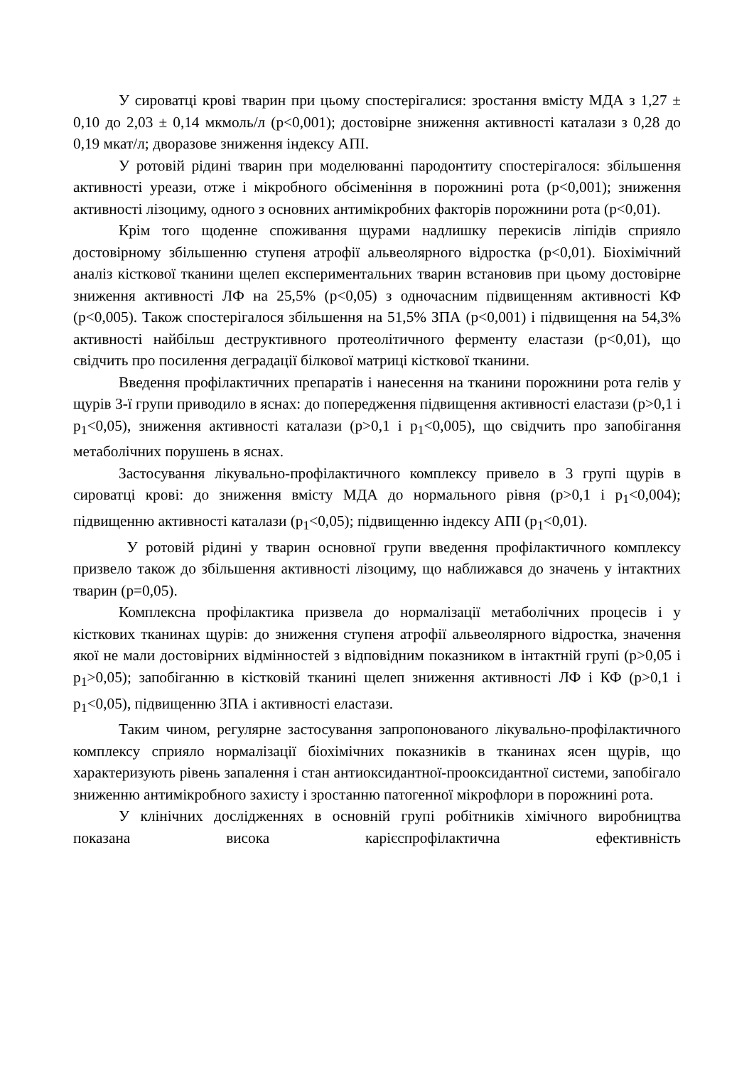У сироватці крові тварин при цьому спостерігалися: зростання вмісту МДА з 1,27 ± 0,10 до 2,03 ± 0,14 мкмоль/л (р<0,001); достовірне зниження активності каталази з 0,28 до 0,19 мкат/л; дворазове зниження індексу АПІ.
У ротовій рідині тварин при моделюванні пародонтиту спостерігалося: збільшення активності уреази, отже і мікробного обсіменіння в порожнині рота (р<0,001); зниження активності лізоциму, одного з основних антимікробних факторів порожнини рота (р<0,01).
Крім того щоденне споживання щурами надлишку перекисів ліпідів сприяло достовірному збільшенню ступеня атрофії альвеолярного відростка (р<0,01). Біохімічний аналіз кісткової тканини щелеп експериментальних тварин встановив при цьому достовірне зниження активності ЛФ на 25,5% (р<0,05) з одночасним підвищенням активності КФ (р<0,005). Також спостерігалося збільшення на 51,5% ЗПА (р<0,001) і підвищення на 54,3% активності найбільш деструктивного протеолітичного ферменту еластази (р<0,01), що свідчить про посилення деградації білкової матриці кісткової тканини.
Введення профілактичних препаратів і нанесення на тканини порожнини рота гелів у щурів 3-ї групи приводило в яснах: до попередження підвищення активності еластази (р>0,1 і р<sub>1</sub><0,05), зниження активності каталази (р>0,1 і р<sub>1</sub><0,005), що свідчить про запобігання метаболічних порушень в яснах.
Застосування лікувально-профілактичного комплексу привело в 3 групі щурів в сироватці крові: до зниження вмісту МДА до нормального рівня (р>0,1 і р<sub>1</sub><0,004); підвищенню активності каталази (р<sub>1</sub><0,05); підвищенню індексу АПІ (р<sub>1</sub><0,01).
У ротовій рідині у тварин основної групи введення профілактичного комплексу призвело також до збільшення активності лізоциму, що наближався до значень у інтактних тварин (р=0,05).
Комплексна профілактика призвела до нормалізації метаболічних процесів і у кісткових тканинах щурів: до зниження ступеня атрофії альвеолярного відростка, значення якої не мали достовірних відмінностей з відповідним показником в інтактній групі (р>0,05 і р<sub>1</sub>>0,05); запобіганню в кістковій тканині щелеп зниження активності ЛФ і КФ (р>0,1 і р<sub>1</sub><0,05), підвищенню ЗПА і активності еластази.
Таким чином, регулярне застосування запропонованого лікувально-профілактичного комплексу сприяло нормалізації біохімічних показників в тканинах ясен щурів, що характеризують рівень запалення і стан антиоксидантної-прооксидантної системи, запобігало зниженню антимікробного захисту і зростанню патогенної мікрофлори в порожнині рота.
У клінічних дослідженнях в основній групі робітників хімічного виробництва показана висока карієспрофілактична ефективність